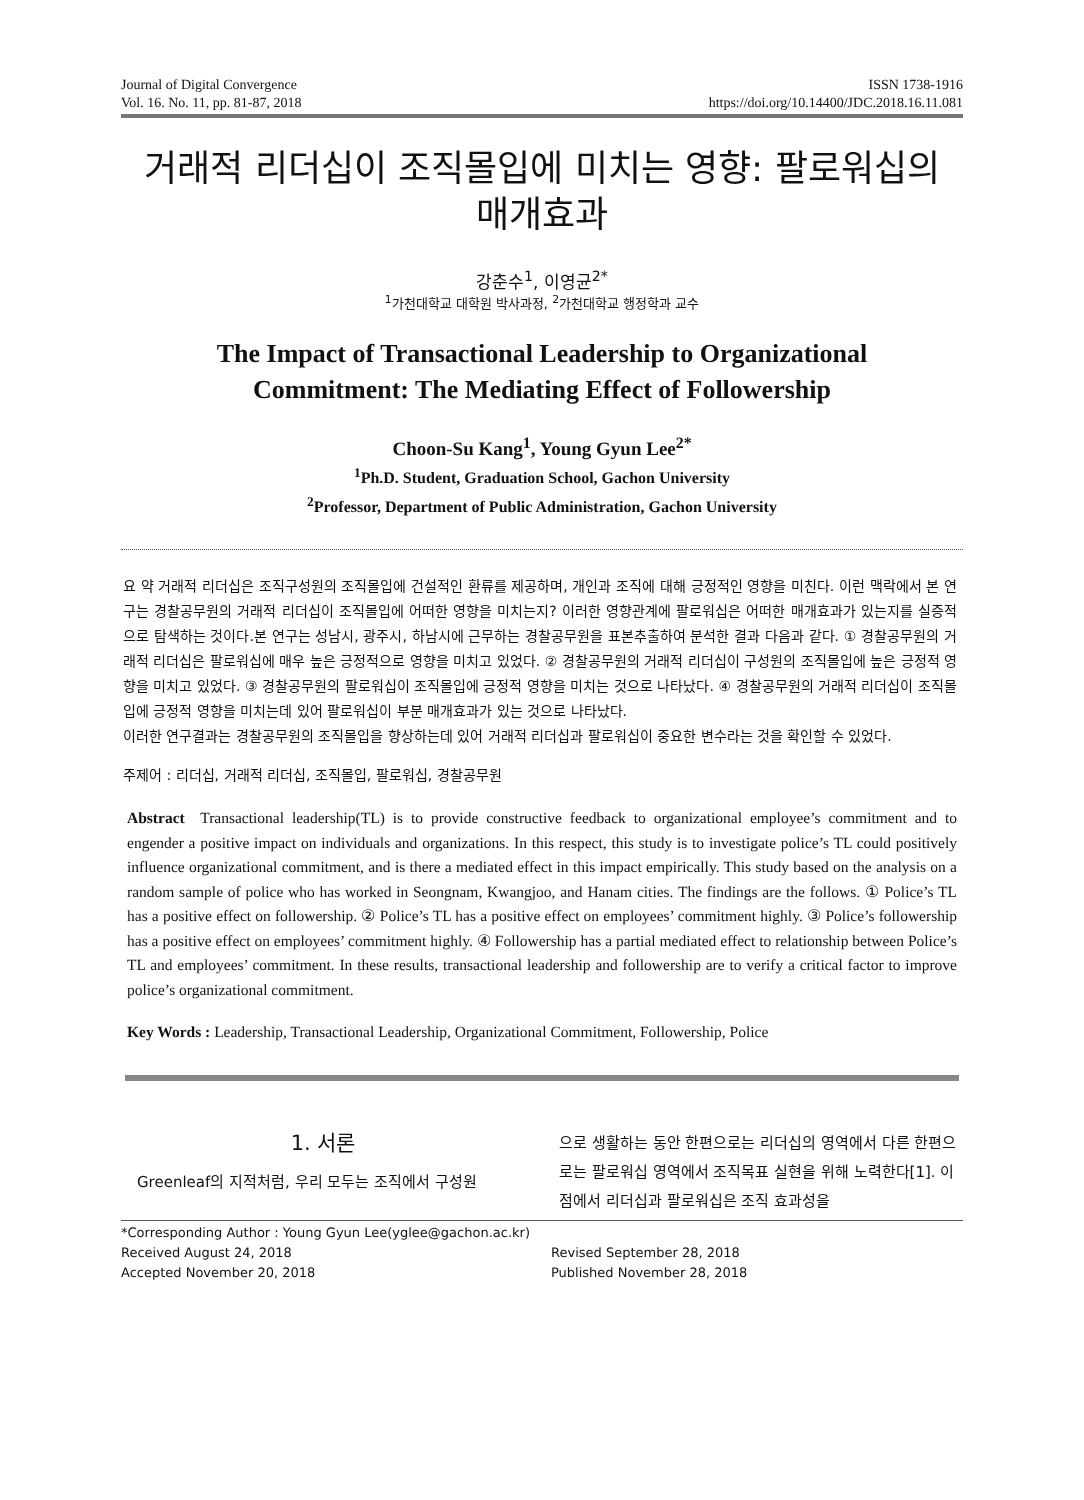Journal of Digital Convergence
Vol. 16. No. 11, pp. 81-87, 2018
ISSN 1738-1916
https://doi.org/10.14400/JDC.2018.16.11.081
거래적 리더십이 조직몰입에 미치는 영향: 팔로워십의
매개효과
강춘수<sup>1</sup>, 이영균<sup>2*</sup>
<sup>1</sup> 가천대학교 대학원 박사과정, <sup>2</sup>가천대학교 행정학과 교수
The Impact of Transactional Leadership to Organizational
Commitment: The Mediating Effect of Followership
Choon-Su Kang<sup>1</sup>, Young Gyun Lee<sup>2*</sup>
<sup>1</sup> Ph.D. Student, Graduation School, Gachon University
<sup>2</sup> Professor, Department of Public Administration, Gachon University
요 약 거래적 리더십은 조직구성원의 조직몰입에 건설적인 환류를 제공하며, 개인과 조직에 대해 긍정적인 영향을 미친다. 이런 맥락에서 본 연구는 경찰공무원의 거래적 리더십이 조직몰입에 어떠한 영향을 미치는지? 이러한 영향관계에 팔로워십은 어떠한 매개효과가 있는지를 실증적으로 탐색하는 것이다.본 연구는 성남시, 광주시, 하남시에 근무하는 경찰공무원을 표본추출하여 분석한 결과 다음과 같다. ① 경찰공무원의 거래적 리더십은 팔로워십에 매우 높은 긍정적으로 영향을 미치고 있었다. ② 경찰공무원의 거래적 리더십이 구성원의 조직몰입에 높은 긍정적 영향을 미치고 있었다. ③ 경찰공무원의 팔로워십이 조직몰입에 긍정적 영향을 미치는 것으로 나타났다. ④ 경찰공무원의 거래적 리더십이 조직몰입에 긍정적 영향을 미치는데 있어 팔로워십이 부분 매개효과가 있는 것으로 나타났다.
이러한 연구결과는 경찰공무원의 조직몰입을 향상하는데 있어 거래적 리더십과 팔로워십이 중요한 변수라는 것을 확인할 수 있었다.
주제어 : 리더십, 거래적 리더십, 조직몰입, 팔로워십, 경찰공무원
Abstract Transactional leadership(TL) is to provide constructive feedback to organizational employee’s commitment and to engender a positive impact on individuals and organizations. In this respect, this study is to investigate police’s TL could positively influence organizational commitment, and is there a mediated effect in this impact empirically. This study based on the analysis on a random sample of police who has worked in Seongnam, Kwangjoo, and Hanam cities. The findings are the follows. ① Police’s TL has a positive effect on followership. ② Police’s TL has a positive effect on employees’ commitment highly. ③ Police’s followership has a positive effect on employees’ commitment highly. ④ Followership has a partial mediated effect to relationship between Police’s TL and employees’ commitment. In these results, transactional leadership and followership are to verify a critical factor to improve police’s organizational commitment.
Key Words : Leadership, Transactional Leadership, Organizational Commitment, Followership, Police
1. 서론
Greenleaf의 지적처럼, 우리 모두는 조직에서 구성원
으로 생활하는 동안 한편으로는 리더십의 영역에서 다른 한편으로는 팔로워십 영역에서 조직목표 실현을 위해 노력한다[1]. 이점에서 리더십과 팔로워십은 조직 효과성을
*Corresponding Author : Young Gyun Lee(yglee@gachon.ac.kr)
Received August 24, 2018
Revised September 28, 2018
Accepted November 20, 2018
Published November 28, 2018